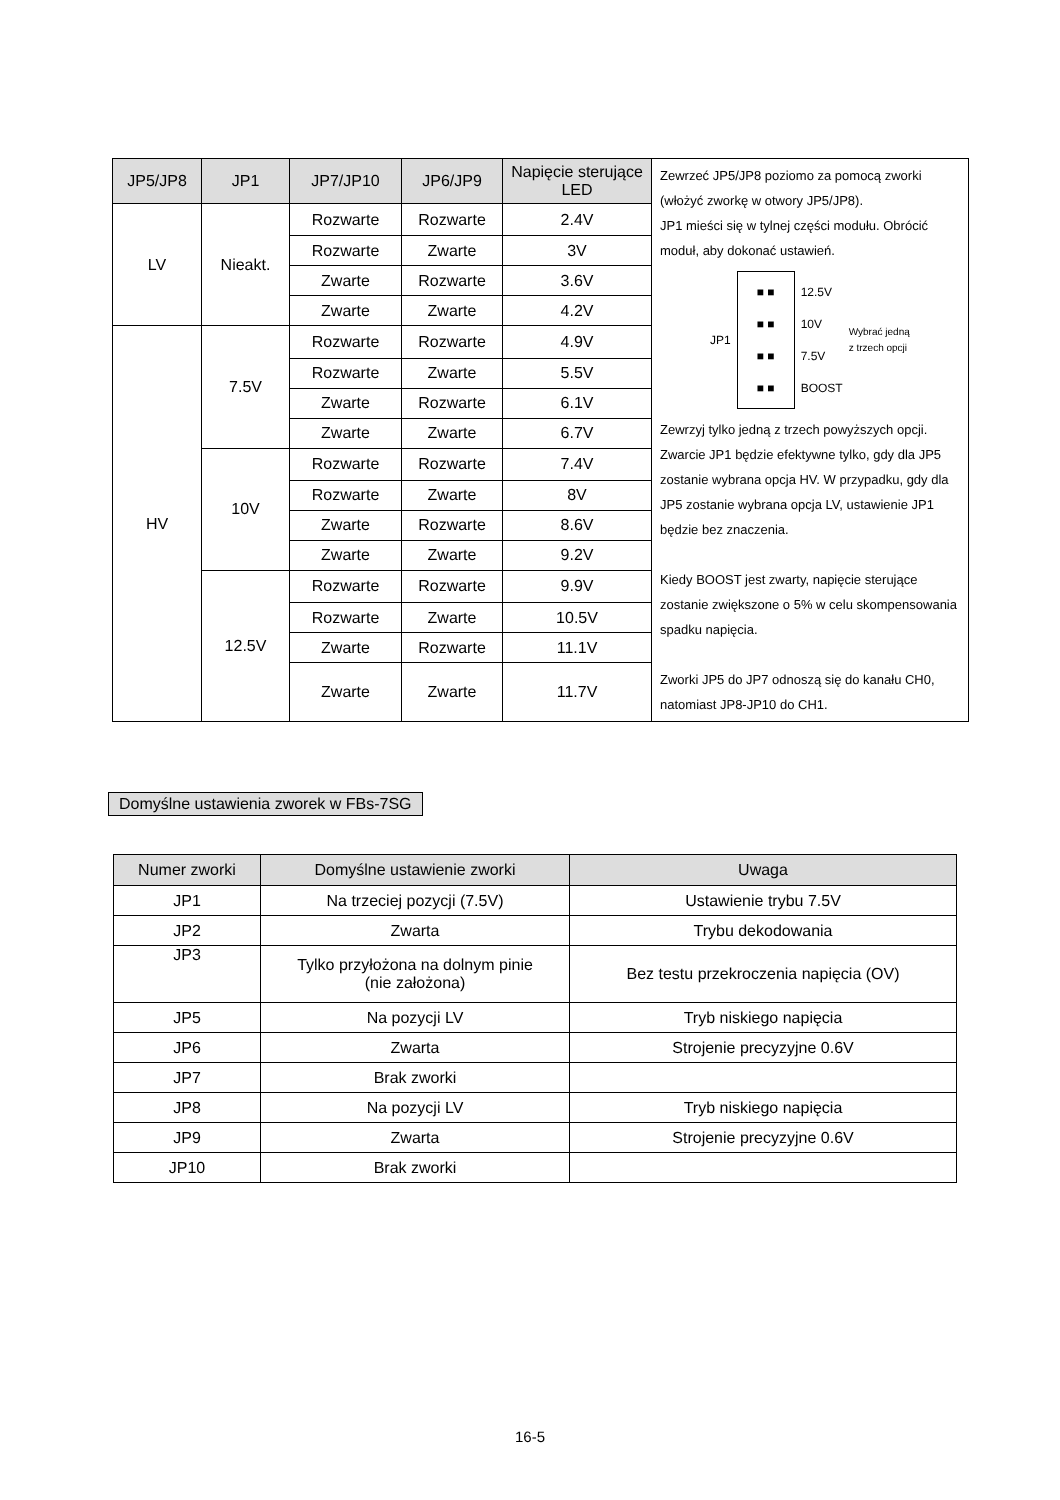| JP5/JP8 | JP1 | JP7/JP10 | JP6/JP9 | Napięcie sterujące LED | Zewrzeć JP5/JP8 poziomo za pomocą zworki (włożyć zworkę w otwory JP5/JP8). JP1 mieści się w tylnej części modułu. Obrócić moduł, aby dokonać ustawień. JP1 ■ ■ ■ ■ ■ ■ ■ ■ 12.5V 10V 7.5V BOOST Wybrać jedną z trzech opcji Zewrzyj tylko jedną z trzech powyższych opcji. Zwarcie JP1 będzie efektywne tylko, gdy dla JP5 zostanie wybrana opcja HV. W przypadku, gdy dla JP5 zostanie wybrana opcja LV, ustawienie JP1 będzie bez znaczenia. Kiedy BOOST jest zwarty, napięcie sterujące zostanie zwiększone o 5% w celu skompensowania spadku napięcia. Zworki JP5 do JP7 odnoszą się do kanału CH0, natomiast JP8-JP10 do CH1. |
| LV | Nieakt. | Rozwarte | Rozwarte | 2.4V | |
| | | Rozwarte | Zwarte | 3V | |
| | | Zwarte | Rozwarte | 3.6V | |
| | | Zwarte | Zwarte | 4.2V | |
| HV | 7.5V | Rozwarte | Rozwarte | 4.9V | |
| | | Rozwarte | Zwarte | 5.5V | |
| | | Zwarte | Rozwarte | 6.1V | |
| | | Zwarte | Zwarte | 6.7V | |
| | 10V | Rozwarte | Rozwarte | 7.4V | |
| | | Rozwarte | Zwarte | 8V | |
| | | Zwarte | Rozwarte | 8.6V | |
| | | Zwarte | Zwarte | 9.2V | |
| | 12.5V | Rozwarte | Rozwarte | 9.9V | |
| | | Rozwarte | Zwarte | 10.5V | |
| | | Zwarte | Rozwarte | 11.1V | |
| | | Zwarte | Zwarte | 11.7V | |
Domyślne ustawienia zworek w FBs-7SG
| Numer zworki | Domyślne ustawienie zworki | Uwaga |
| --- | --- | --- |
| JP1 | Na trzeciej pozycji (7.5V) | Ustawienie trybu 7.5V |
| JP2 | Zwarta | Trybu dekodowania |
| JP3 | Tylko przyłożona na dolnym pinie (nie założona) | Bez testu przekroczenia napięcia (OV) |
| JP5 | Na pozycji LV | Tryb niskiego napięcia |
| JP6 | Zwarta | Strojenie precyzyjne 0.6V |
| JP7 | Brak zworki | |
| JP8 | Na pozycji LV | Tryb niskiego napięcia |
| JP9 | Zwarta | Strojenie precyzyjne 0.6V |
| JP10 | Brak zworki | |
16-5